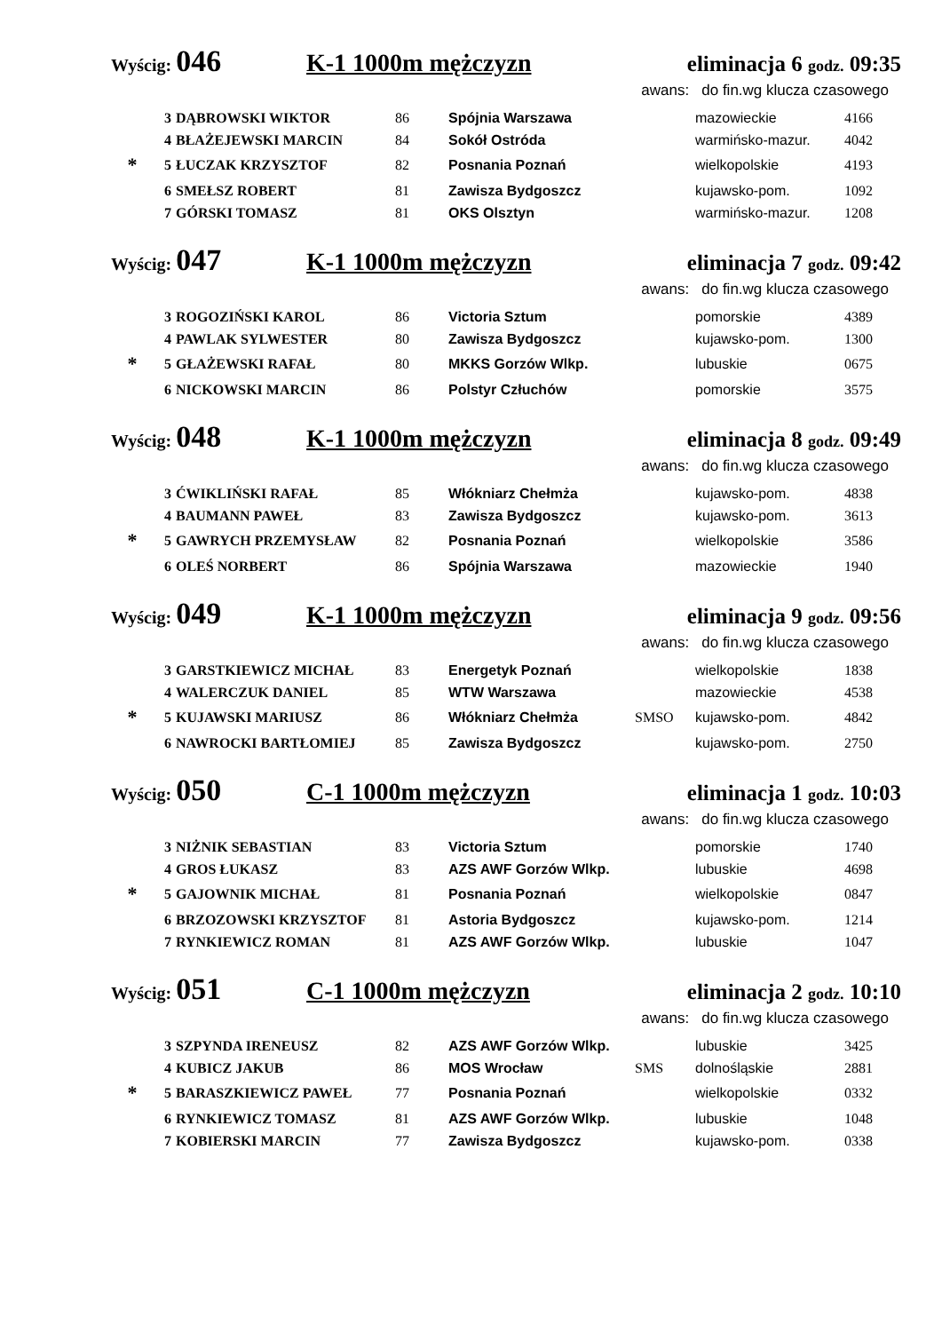Wyścig: 046 K-1 1000m mężczyzn eliminacja 6 godz. 09:35
awans: do fin.wg klucza czasowego
| | 3 | DĄBROWSKI WIKTOR | 86 | Spójnia Warszawa | | mazowieckie | 4166 |
| | 4 | BŁAŻEJEWSKI MARCIN | 84 | Sokół Ostróda | | warmińsko-mazur. | 4042 |
| * | 5 | ŁUCZAK KRZYSZTOF | 82 | Posnania Poznań | | wielkopolskie | 4193 |
| | 6 | SMEŁSZ ROBERT | 81 | Zawisza Bydgoszcz | | kujawsko-pom. | 1092 |
| | 7 | GÓRSKI TOMASZ | 81 | OKS Olsztyn | | warmińsko-mazur. | 1208 |
Wyścig: 047 K-1 1000m mężczyzn eliminacja 7 godz. 09:42
awans: do fin.wg klucza czasowego
| | 3 | ROGOZIŃSKI KAROL | 86 | Victoria Sztum | | pomorskie | 4389 |
| | 4 | PAWLAK SYLWESTER | 80 | Zawisza Bydgoszcz | | kujawsko-pom. | 1300 |
| * | 5 | GŁAŻEWSKI RAFAŁ | 80 | MKKS Gorzów Wlkp. | | lubuskie | 0675 |
| | 6 | NICKOWSKI MARCIN | 86 | Polstyr Człuchów | | pomorskie | 3575 |
Wyścig: 048 K-1 1000m mężczyzn eliminacja 8 godz. 09:49
awans: do fin.wg klucza czasowego
| | 3 | ĆWIKLIŃSKI RAFAŁ | 85 | Włókniarz Chełmża | | kujawsko-pom. | 4838 |
| | 4 | BAUMANN PAWEŁ | 83 | Zawisza Bydgoszcz | | kujawsko-pom. | 3613 |
| * | 5 | GAWRYCH PRZEMYSŁAW | 82 | Posnania Poznań | | wielkopolskie | 3586 |
| | 6 | OLEŚ NORBERT | 86 | Spójnia Warszawa | | mazowieckie | 1940 |
Wyścig: 049 K-1 1000m mężczyzn eliminacja 9 godz. 09:56
awans: do fin.wg klucza czasowego
| | 3 | GARSTKIEWICZ MICHAŁ | 83 | Energetyk Poznań | | wielkopolskie | 1838 |
| | 4 | WALERCZUK DANIEL | 85 | WTW Warszawa | | mazowieckie | 4538 |
| * | 5 | KUJAWSKI MARIUSZ | 86 | Włókniarz Chełmża | SMSO | kujawsko-pom. | 4842 |
| | 6 | NAWROCKI BARTŁOMIEJ | 85 | Zawisza Bydgoszcz | | kujawsko-pom. | 2750 |
Wyścig: 050 C-1 1000m mężczyzn eliminacja 1 godz. 10:03
awans: do fin.wg klucza czasowego
| | 3 | NIŻNIK SEBASTIAN | 83 | Victoria Sztum | | pomorskie | 1740 |
| | 4 | GROS ŁUKASZ | 83 | AZS AWF Gorzów Wlkp. | | lubuskie | 4698 |
| * | 5 | GAJOWNIK MICHAŁ | 81 | Posnania Poznań | | wielkopolskie | 0847 |
| | 6 | BRZOZOWSKI KRZYSZTOF | 81 | Astoria Bydgoszcz | | kujawsko-pom. | 1214 |
| | 7 | RYNKIEWICZ ROMAN | 81 | AZS AWF Gorzów Wlkp. | | lubuskie | 1047 |
Wyścig: 051 C-1 1000m mężczyzn eliminacja 2 godz. 10:10
awans: do fin.wg klucza czasowego
| | 3 | SZPYNDA IRENEUSZ | 82 | AZS AWF Gorzów Wlkp. | | lubuskie | 3425 |
| | 4 | KUBICZ JAKUB | 86 | MOS Wrocław | SMS | dolnośląskie | 2881 |
| * | 5 | BARASZKIEWICZ PAWEŁ | 77 | Posnania Poznań | | wielkopolskie | 0332 |
| | 6 | RYNKIEWICZ TOMASZ | 81 | AZS AWF Gorzów Wlkp. | | lubuskie | 1048 |
| | 7 | KOBIERSKI MARCIN | 77 | Zawisza Bydgoszcz | | kujawsko-pom. | 0338 |